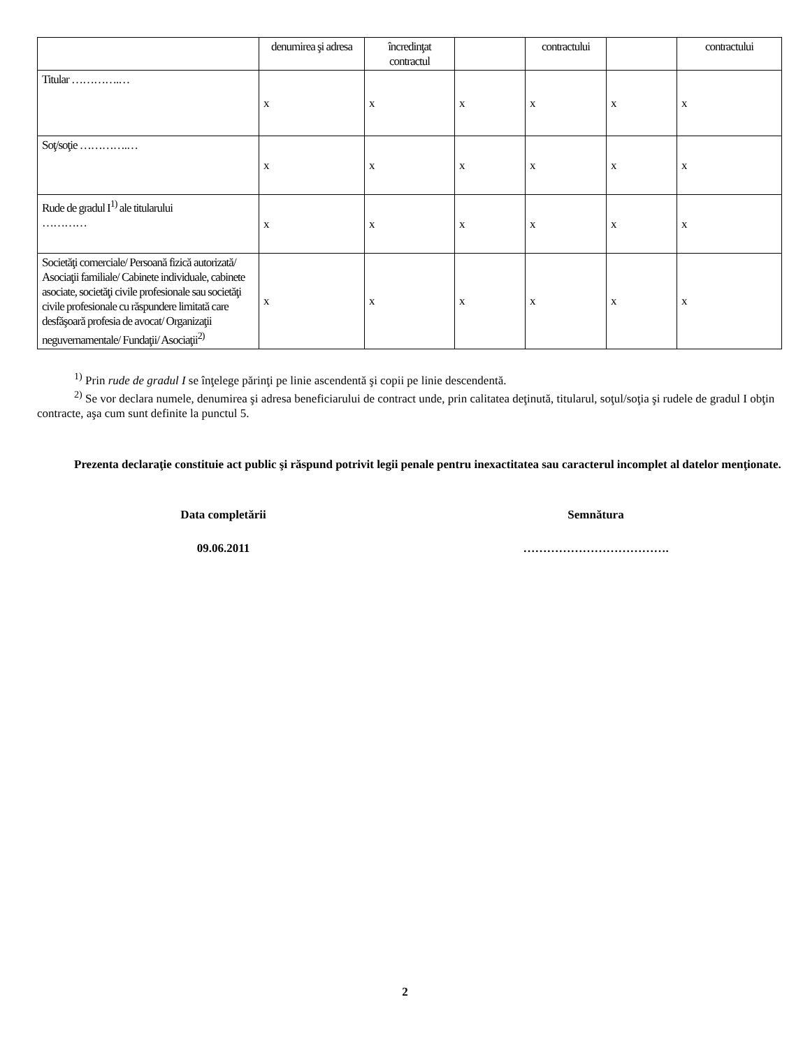| | denumirea şi adresa | încredinţat contractul | | contractului | | contractului |
| --- | --- | --- | --- | --- | --- | --- |
| Titular ………….… | x | x | x | x | x | x |
| Soţ/soţie ………….… | x | x | x | x | x | x |
| Rude de gradul I<sup>1)</sup> ale titularului ………… | x | x | x | x | x | x |
| Societăţi comerciale/ Persoană fizică autorizată/ Asociaţii familiale/ Cabinete individuale, cabinete asociate, societăţi civile profesionale sau societăţi civile profesionale cu răspundere limitată care desfăşoară profesia de avocat/ Organizaţii neguvernamentale/ Fundaţii/ Asociaţii<sup>2)</sup> | x | x | x | x | x | x |
<sup>1)</sup> Prin rude de gradul I se înţelege părinţi pe linie ascendentă şi copii pe linie descendentă.
<sup>2)</sup> Se vor declara numele, denumirea şi adresa beneficiarului de contract unde, prin calitatea deţinută, titularul, soţul/soţia şi rudele de gradul I obţin contracte, aşa cum sunt definite la punctul 5.
Prezenta declaraţie constituie act public şi răspund potrivit legii penale pentru inexactitatea sau caracterul incomplet al datelor menţionate.
Data completării Semnătura
09.06.2011 ……………………………….
2